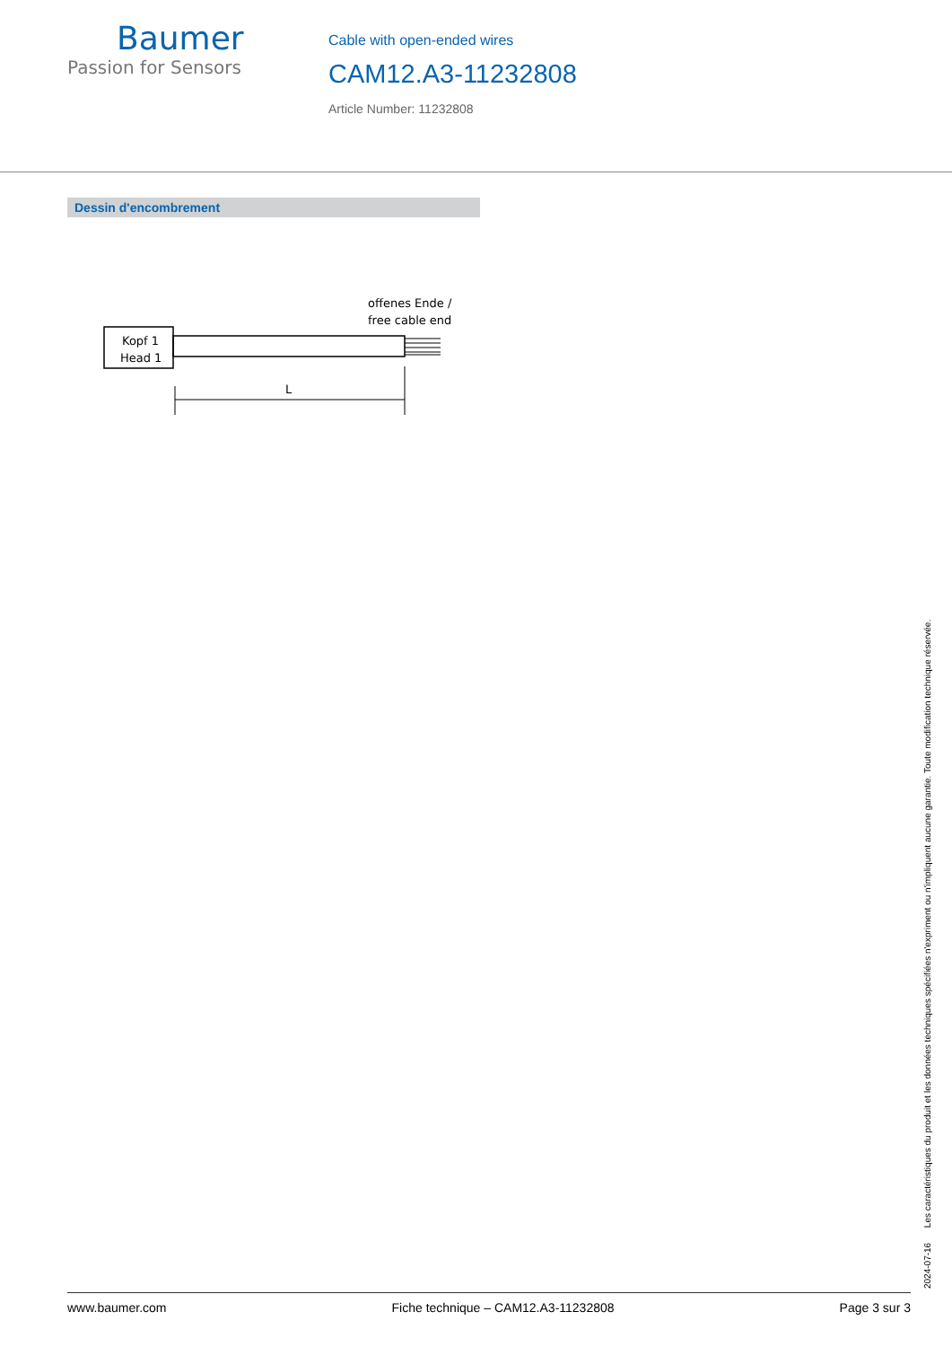Baumer
Passion for Sensors
Cable with open-ended wires
CAM12.A3-11232808
Article Number: 11232808
Dessin d'encombrement
offenes Ende /
free cable end
Kopf 1
Head 1
L
2024-07-16 Les caractéristiques du produit et les données techniques spécifiées n'expriment ou n'impliquent aucune garantie. Toute modification technique réservée.
www.baumer.com Fiche technique – CAM12.A3-11232808 Page 3 sur 3